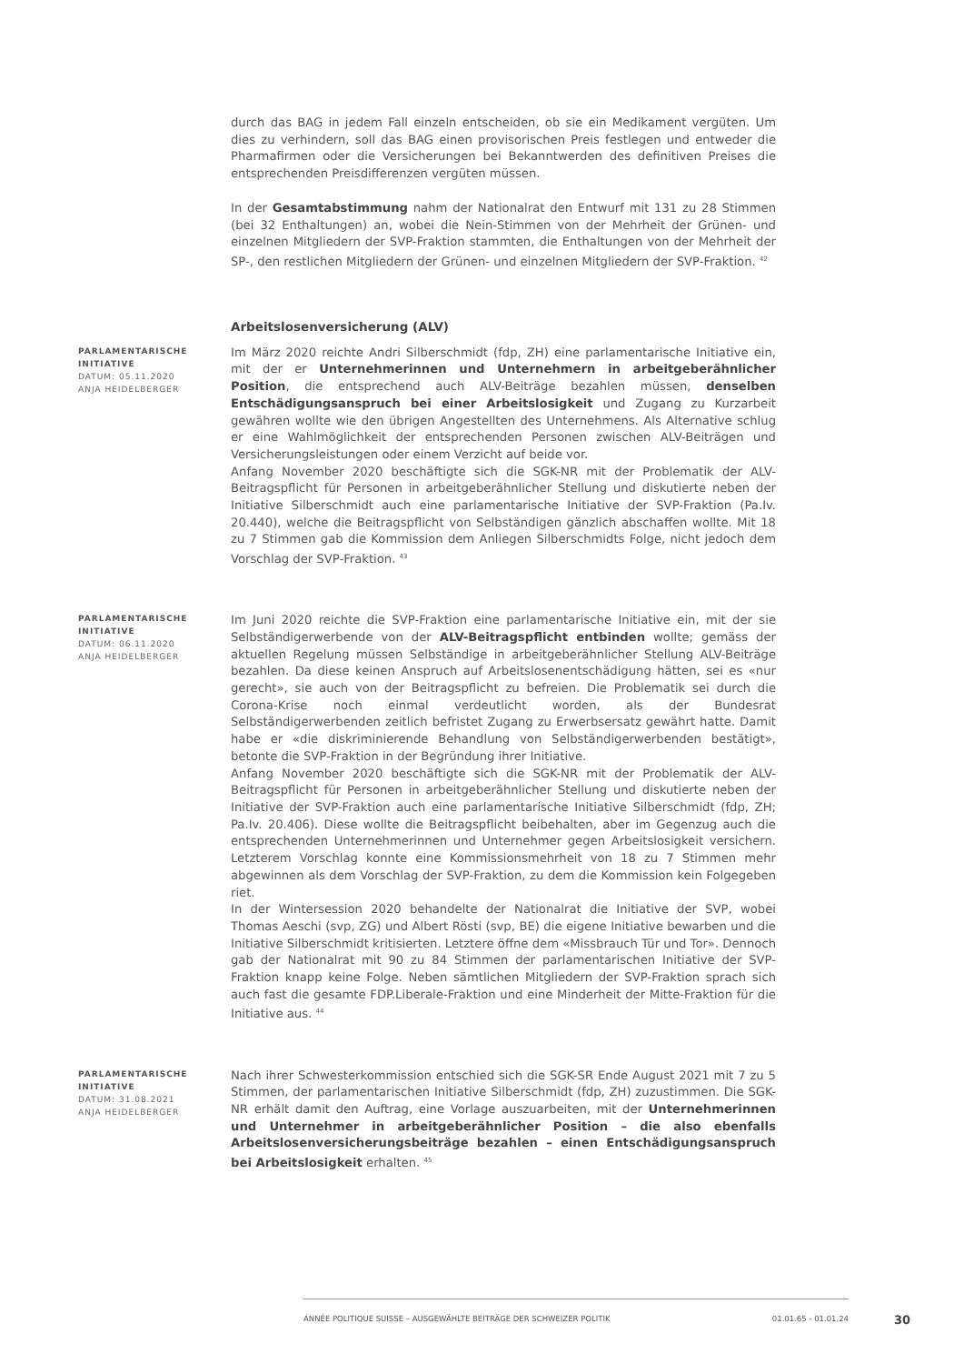durch das BAG in jedem Fall einzeln entscheiden, ob sie ein Medikament vergüten. Um dies zu verhindern, soll das BAG einen provisorischen Preis festlegen und entweder die Pharmafirmen oder die Versicherungen bei Bekanntwerden des definitiven Preises die entsprechenden Preisdifferenzen vergüten müssen.
In der Gesamtabstimmung nahm der Nationalrat den Entwurf mit 131 zu 28 Stimmen (bei 32 Enthaltungen) an, wobei die Nein-Stimmen von der Mehrheit der Grünen- und einzelnen Mitgliedern der SVP-Fraktion stammten, die Enthaltungen von der Mehrheit der SP-, den restlichen Mitgliedern der Grünen- und einzelnen Mitgliedern der SVP-Fraktion. <sup>42</sup>
Arbeitslosenversicherung (ALV)
PARLAMENTARISCHE INITIATIVE
DATUM: 05.11.2020
ANJA HEIDELBERGER
Im März 2020 reichte Andri Silberschmidt (fdp, ZH) eine parlamentarische Initiative ein, mit der er Unternehmerinnen und Unternehmern in arbeitgeberähnlicher Position, die entsprechend auch ALV-Beiträge bezahlen müssen, denselben Entschädigungsanspruch bei einer Arbeitslosigkeit und Zugang zu Kurzarbeit gewähren wollte wie den übrigen Angestellten des Unternehmens. Als Alternative schlug er eine Wahlmöglichkeit der entsprechenden Personen zwischen ALV-Beiträgen und Versicherungsleistungen oder einem Verzicht auf beide vor.
Anfang November 2020 beschäftigte sich die SGK-NR mit der Problematik der ALV-Beitragspflicht für Personen in arbeitgeberähnlicher Stellung und diskutierte neben der Initiative Silberschmidt auch eine parlamentarische Initiative der SVP-Fraktion (Pa.Iv. 20.440), welche die Beitragspflicht von Selbständigen gänzlich abschaffen wollte. Mit 18 zu 7 Stimmen gab die Kommission dem Anliegen Silberschmidts Folge, nicht jedoch dem Vorschlag der SVP-Fraktion. <sup>43</sup>
PARLAMENTARISCHE INITIATIVE
DATUM: 06.11.2020
ANJA HEIDELBERGER
Im Juni 2020 reichte die SVP-Fraktion eine parlamentarische Initiative ein, mit der sie Selbständigerwerbende von der ALV-Beitragspflicht entbinden wollte; gemäss der aktuellen Regelung müssen Selbständige in arbeitgeberähnlicher Stellung ALV-Beiträge bezahlen. Da diese keinen Anspruch auf Arbeitslosenentschädigung hätten, sei es «nur gerecht», sie auch von der Beitragspflicht zu befreien. Die Problematik sei durch die Corona-Krise noch einmal verdeutlicht worden, als der Bundesrat Selbständigerwerbenden zeitlich befristet Zugang zu Erwerbsersatz gewährt hatte. Damit habe er «die diskriminierende Behandlung von Selbständigerwerbenden bestätigt», betonte die SVP-Fraktion in der Begründung ihrer Initiative.
Anfang November 2020 beschäftigte sich die SGK-NR mit der Problematik der ALV-Beitragspflicht für Personen in arbeitgeberähnlicher Stellung und diskutierte neben der Initiative der SVP-Fraktion auch eine parlamentarische Initiative Silberschmidt (fdp, ZH; Pa.Iv. 20.406). Diese wollte die Beitragspflicht beibehalten, aber im Gegenzug auch die entsprechenden Unternehmerinnen und Unternehmer gegen Arbeitslosigkeit versichern. Letzterem Vorschlag konnte eine Kommissionsmehrheit von 18 zu 7 Stimmen mehr abgewinnen als dem Vorschlag der SVP-Fraktion, zu dem die Kommission kein Folgegeben riet.
In der Wintersession 2020 behandelte der Nationalrat die Initiative der SVP, wobei Thomas Aeschi (svp, ZG) und Albert Rösti (svp, BE) die eigene Initiative bewarben und die Initiative Silberschmidt kritisierten. Letztere öffne dem «Missbrauch Tür und Tor». Dennoch gab der Nationalrat mit 90 zu 84 Stimmen der parlamentarischen Initiative der SVP-Fraktion knapp keine Folge. Neben sämtlichen Mitgliedern der SVP-Fraktion sprach sich auch fast die gesamte FDP.Liberale-Fraktion und eine Minderheit der Mitte-Fraktion für die Initiative aus. <sup>44</sup>
PARLAMENTARISCHE INITIATIVE
DATUM: 31.08.2021
ANJA HEIDELBERGER
Nach ihrer Schwesterkommission entschied sich die SGK-SR Ende August 2021 mit 7 zu 5 Stimmen, der parlamentarischen Initiative Silberschmidt (fdp, ZH) zuzustimmen. Die SGK-NR erhält damit den Auftrag, eine Vorlage auszuarbeiten, mit der Unternehmerinnen und Unternehmer in arbeitgeberähnlicher Position – die also ebenfalls Arbeitslosenversicherungsbeiträge bezahlen – einen Entschädigungsanspruch bei Arbeitslosigkeit erhalten. <sup>45</sup>
ANNÉE POLITIQUE SUISSE – AUSGEWÄHLTE BEITRÄGE DER SCHWEIZER POLITIK 01.01.65 - 01.01.24
30